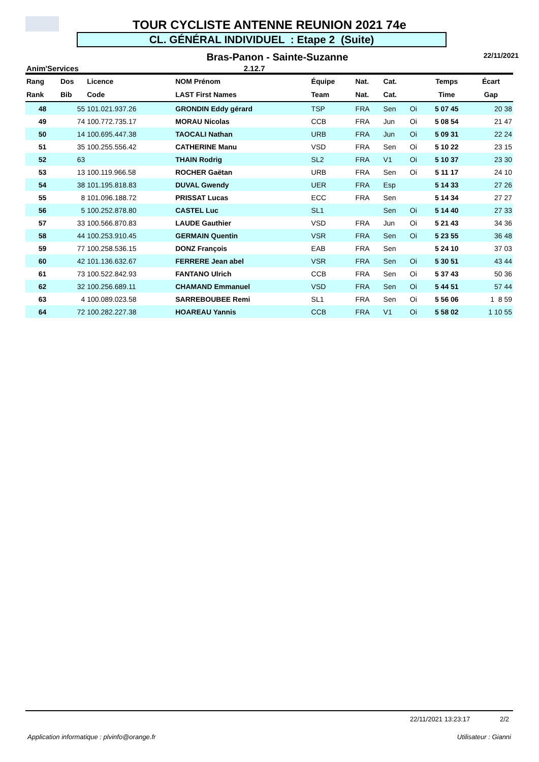TOUR CYCLISTE ANTENNE REUNION 2021 74e
CL. GÉNÉRAL INDIVIDUEL : Etape 2 (Suite)
Bras-Panon - Sainte-Suzanne 22/11/2021
Anim'Services 2.12.7
| Rang | Dos | Licence | NOM Prénom | Équipe | Nat. | Cat. | | Temps | Écart |
| --- | --- | --- | --- | --- | --- | --- | --- | --- | --- |
| Rank | Bib | Code | LAST First Names | Team | Nat. | Cat. | | Time | Gap |
| 48 | 55 | 101.021.937.26 | GRONDIN Eddy gérard | TSP | FRA | Sen | Oi | 5 07 45 | 20 38 |
| 49 | 74 | 100.772.735.17 | MORAU Nicolas | CCB | FRA | Jun | Oi | 5 08 54 | 21 47 |
| 50 | 14 | 100.695.447.38 | TAOCALI Nathan | URB | FRA | Jun | Oi | 5 09 31 | 22 24 |
| 51 | 35 | 100.255.556.42 | CATHERINE Manu | VSD | FRA | Sen | Oi | 5 10 22 | 23 15 |
| 52 | 63 | | THAIN Rodrig | SL2 | FRA | V1 | Oi | 5 10 37 | 23 30 |
| 53 | 13 | 100.119.966.58 | ROCHER Gaëtan | URB | FRA | Sen | Oi | 5 11 17 | 24 10 |
| 54 | 38 | 101.195.818.83 | DUVAL Gwendy | UER | FRA | Esp | | 5 14 33 | 27 26 |
| 55 | 8 | 101.096.188.72 | PRISSAT Lucas | ECC | FRA | Sen | | 5 14 34 | 27 27 |
| 56 | 5 | 100.252.878.80 | CASTEL Luc | SL1 | | Sen | Oi | 5 14 40 | 27 33 |
| 57 | 33 | 100.566.870.83 | LAUDE Gauthier | VSD | FRA | Jun | Oi | 5 21 43 | 34 36 |
| 58 | 44 | 100.253.910.45 | GERMAIN Quentin | VSR | FRA | Sen | Oi | 5 23 55 | 36 48 |
| 59 | 77 | 100.258.536.15 | DONZ François | EAB | FRA | Sen | | 5 24 10 | 37 03 |
| 60 | 42 | 101.136.632.67 | FERRERE Jean abel | VSR | FRA | Sen | Oi | 5 30 51 | 43 44 |
| 61 | 73 | 100.522.842.93 | FANTANO Ulrich | CCB | FRA | Sen | Oi | 5 37 43 | 50 36 |
| 62 | 32 | 100.256.689.11 | CHAMAND Emmanuel | VSD | FRA | Sen | Oi | 5 44 51 | 57 44 |
| 63 | 4 | 100.089.023.58 | SARREBOUBEE Remi | SL1 | FRA | Sen | Oi | 5 56 06 | 1 8 59 |
| 64 | 72 | 100.282.227.38 | HOAREAU Yannis | CCB | FRA | V1 | Oi | 5 58 02 | 1 10 55 |
22/11/2021 13:23:17 2/2
Application informatique : plvinfo@orange.fr Utilisateur : Gianni